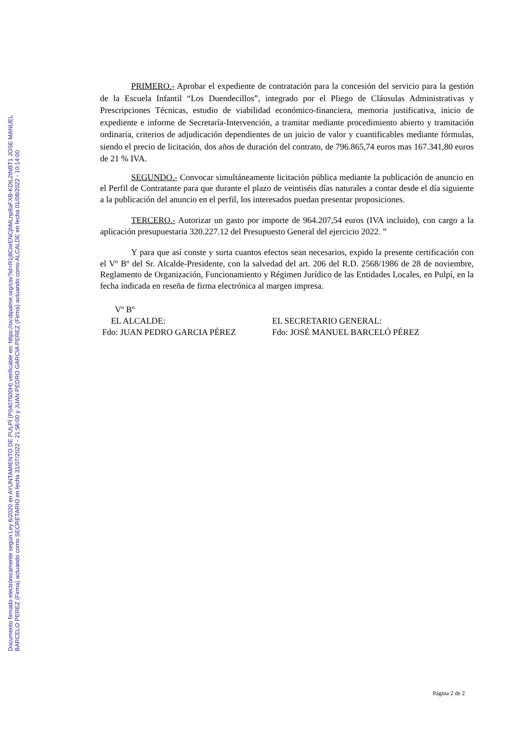Documento firmado electrónicamente según Ley 6/2020 en AYUNTAMIENTO DE PULPÍ (P0407500H) verificable en: https://ov.dipalme.org/csv?id=R1j8CnrENCjhMLnp9aFXB-KDtL2tNBT1 JOSE MANUEL BARCELO PEREZ (Firma) actuando como SECRETARIO en fecha 31/07/2022 - 21:56:00 y JUAN PEDRO GARCIA PEREZ (Firma) actuando como ALCALDE en fecha 01/08/2022 - 10:14:00
PRIMERO.- Aprobar el expediente de contratación para la concesión del servicio para la gestión de la Escuela Infantil “Los Duendecillos”, integrado por el Pliego de Cláusulas Administrativas y Prescripciones Técnicas, estudio de viabilidad económico-financiera, memoria justificativa, inicio de expediente e informe de Secretaría-Intervención, a tramitar mediante procedimiento abierto y tramitación ordinaria, criterios de adjudicación dependientes de un juicio de valor y cuantificables mediante fórmulas, siendo el precio de licitación, dos años de duración del contrato, de 796.865,74 euros mas 167.341,80 euros de 21 % IVA.
SEGUNDO.- Convocar simultáneamente licitación pública mediante la publicación de anuncio en el Perfil de Contratante para que durante el plazo de veintiséis días naturales a contar desde el día siguiente a la publicación del anuncio en el perfil, los interesados puedan presentar proposiciones.
TERCERO.- Autorizar un gasto por importe de 964.207,54 euros (IVA incluido), con cargo a la aplicación presupuestaria 320.227.12 del Presupuesto General del ejercicio 2022. ”
Y para que así conste y surta cuantos efectos sean necesarios, expido la presente certificación con el Vº Bº del Sr. Alcalde-Presidente, con la salvedad del art. 206 del R.D. 2568/1986 de 28 de noviembre, Reglamento de Organización, Funcionamiento y Régimen Jurídico de las Entidades Locales, en Pulpí, en la fecha indicada en reseña de firma electrónica al margen impresa.
Vº Bº EL ALCALDE: Fdo: JUAN PEDRO GARCIA PÉREZ
EL SECRETARIO GENERAL: Fdo: JOSÉ MANUEL BARCELÓ PÉREZ
Página 2 de 2